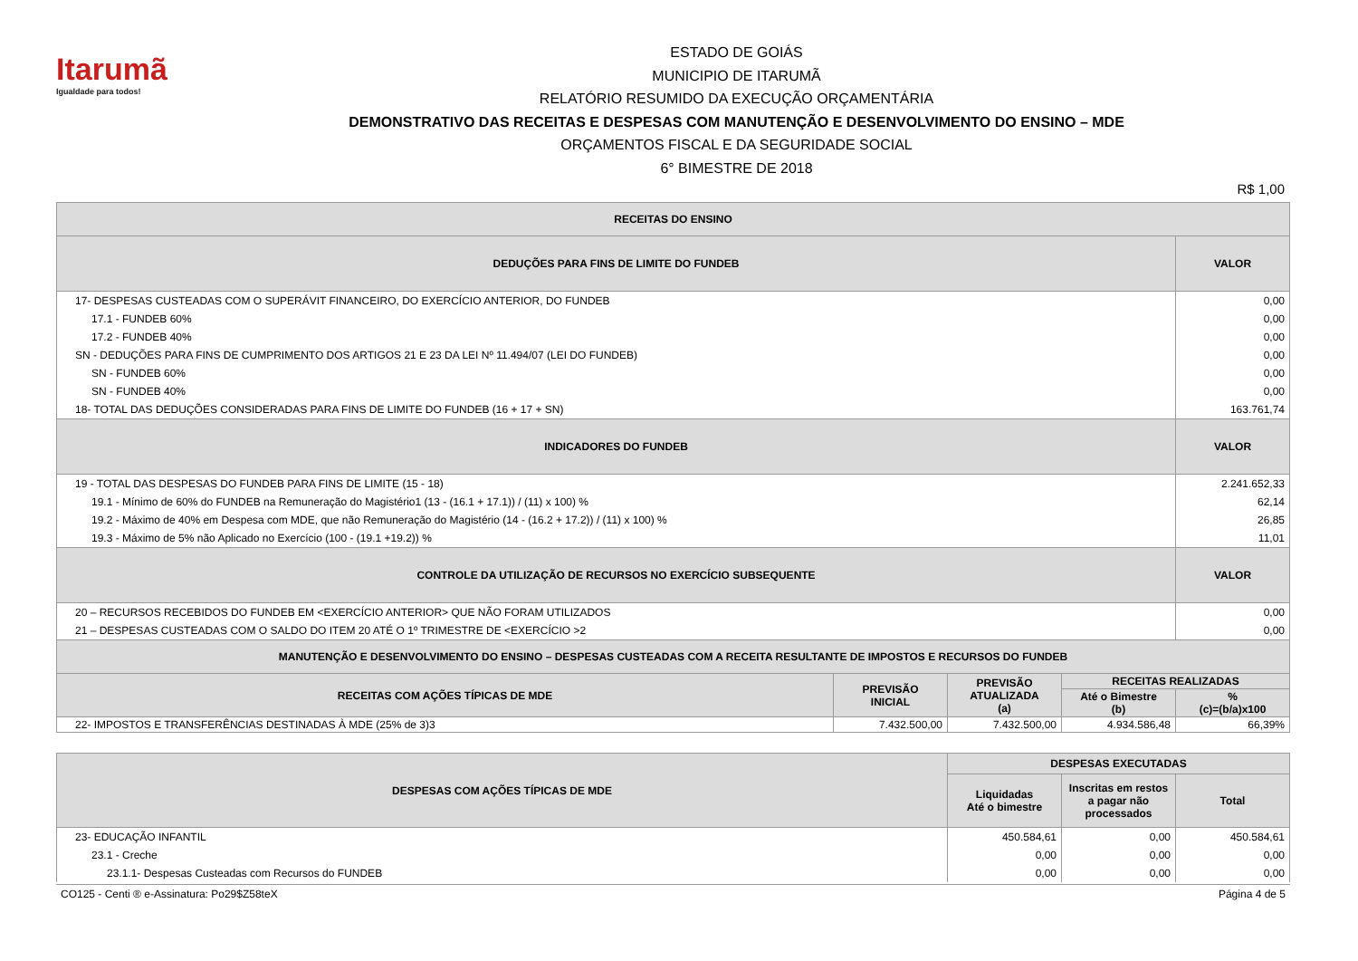Itarumã
Igualdade para todos!
ESTADO DE GOIÁS
MUNICIPIO DE ITARUMÃ
RELATÓRIO RESUMIDO DA EXECUÇÃO ORÇAMENTÁRIA
DEMONSTRATIVO DAS RECEITAS E DESPESAS COM MANUTENÇÃO E DESENVOLVIMENTO DO ENSINO – MDE
ORÇAMENTOS FISCAL E DA SEGURIDADE SOCIAL
6° BIMESTRE DE 2018
R$ 1,00
| RECEITAS DO ENSINO | |
| --- | --- |
| DEDUÇÕES PARA FINS DE LIMITE DO FUNDEB | VALOR |
| 17- DESPESAS CUSTEADAS COM O SUPERÁVIT FINANCEIRO, DO EXERCÍCIO ANTERIOR, DO FUNDEB | 0,00 |
| 17.1 - FUNDEB 60% | 0,00 |
| 17.2 - FUNDEB 40% | 0,00 |
| SN - DEDUÇÕES PARA FINS DE CUMPRIMENTO DOS ARTIGOS 21 E 23 DA LEI Nº 11.494/07 (LEI DO FUNDEB) | 0,00 |
| SN - FUNDEB 60% | 0,00 |
| SN - FUNDEB 40% | 0,00 |
| 18- TOTAL DAS DEDUÇÕES CONSIDERADAS PARA FINS DE LIMITE DO FUNDEB (16 + 17 + SN) | 163.761,74 |
| INDICADORES DO FUNDEB | VALOR |
| 19 - TOTAL DAS DESPESAS DO FUNDEB PARA FINS DE LIMITE (15 - 18) | 2.241.652,33 |
| 19.1 - Mínimo de 60% do FUNDEB na Remuneração do Magistério1 (13 - (16.1 + 17.1)) / (11) x 100) % | 62,14 |
| 19.2 - Máximo de 40% em Despesa com MDE, que não Remuneração do Magistério (14 - (16.2 + 17.2)) / (11) x 100) % | 26,85 |
| 19.3 - Máximo de 5% não Aplicado no Exercício (100 - (19.1 +19.2)) % | 11,01 |
| CONTROLE DA UTILIZAÇÃO DE RECURSOS NO EXERCÍCIO SUBSEQUENTE | VALOR |
| 20 – RECURSOS RECEBIDOS DO FUNDEB EM <EXERCÍCIO ANTERIOR> QUE NÃO FORAM UTILIZADOS | 0,00 |
| 21 – DESPESAS CUSTEADAS COM O SALDO DO ITEM 20 ATÉ O 1º TRIMESTRE DE <EXERCÍCIO >2 | 0,00 |
| MANUTENÇÃO E DESENVOLVIMENTO DO ENSINO – DESPESAS CUSTEADAS COM A RECEITA RESULTANTE DE IMPOSTOS E RECURSOS DO FUNDEB | | | | |
| --- | --- | --- | --- | --- |
| RECEITAS COM AÇÕES TÍPICAS DE MDE | PREVISÃO INICIAL | PREVISÃO ATUALIZADA (a) | RECEITAS REALIZADAS | |
| | | | Até o Bimestre (b) | % (c)=(b/a)x100 |
| 22- IMPOSTOS E TRANSFERÊNCIAS DESTINADAS À MDE (25% de 3)3 | 7.432.500,00 | 7.432.500,00 | 4.934.586,48 | 66,39% |
| DESPESAS COM AÇÕES TÍPICAS DE MDE | DESPESAS EXECUTADAS | | |
| --- | --- | --- | --- |
| | Liquidadas Até o bimestre | Inscritas em restos a pagar não processados | Total |
| 23- EDUCAÇÃO INFANTIL | 450.584,61 | 0,00 | 450.584,61 |
| 23.1 - Creche | 0,00 | 0,00 | 0,00 |
| 23.1.1- Despesas Custeadas com Recursos do FUNDEB | 0,00 | 0,00 | 0,00 |
CO125 - Centi ® e-Assinatura: Po29$Z58teX Página 4 de 5